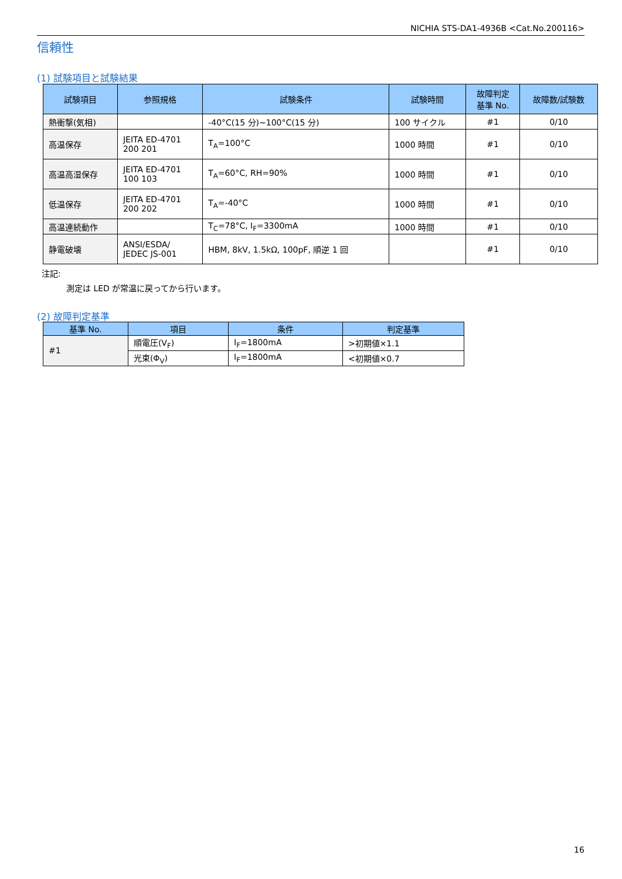NICHIA STS-DA1-4936B <Cat.No.200116>
信頼性
(1) 試験項目と試験結果
| 試験項目 | 参照規格 | 試験条件 | 試験時間 | 故障判定 基準 No. | 故障数/試験数 |
| --- | --- | --- | --- | --- | --- |
| 熱衝撃(気相) | | -40°C(15 分)~100°C(15 分) | 100 サイクル | #1 | 0/10 |
| 高温保存 | JEITA ED-4701 200 201 | T<sub>A</sub>=100°C | 1000 時間 | #1 | 0/10 |
| 高温高湿保存 | JEITA ED-4701 100 103 | T<sub>A</sub>=60°C, RH=90% | 1000 時間 | #1 | 0/10 |
| 低温保存 | JEITA ED-4701 200 202 | T<sub>A</sub>=-40°C | 1000 時間 | #1 | 0/10 |
| 高温連続動作 | | T<sub>C</sub>=78°C, I<sub>F</sub>=3300mA | 1000 時間 | #1 | 0/10 |
| 静電破壊 | ANSI/ESDA/ JEDEC JS-001 | HBM, 8kV, 1.5kΩ, 100pF, 順逆 1 回 | | #1 | 0/10 |
注記:
測定は LED が常温に戻ってから行います。
(2) 故障判定基準
| 基準 No. | 項目 | 条件 | 判定基準 |
| --- | --- | --- | --- |
| #1 | 順電圧(V<sub>F</sub>) | I<sub>F</sub>=1800mA | >初期値×1.1 |
| | 光束(Φ<sub>V</sub>) | I<sub>F</sub>=1800mA | <初期値×0.7 |
16